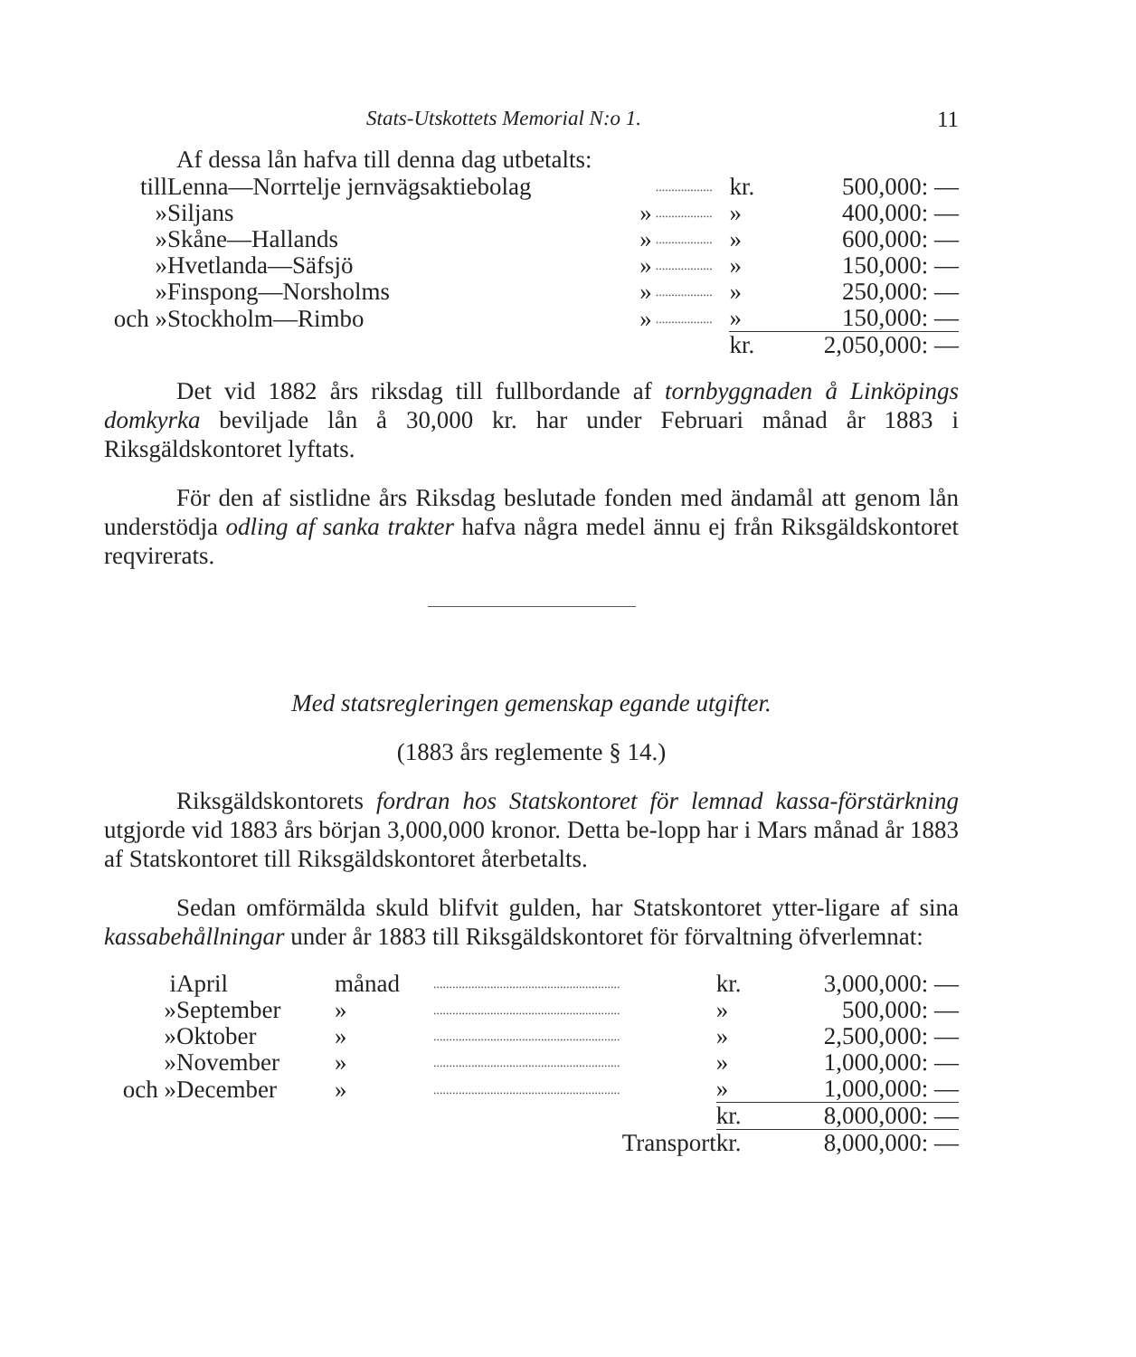Stats-Utskottets Memorial N:o 1. 11
Af dessa lån hafva till denna dag utbetalts:
| till | Lenna—Norrtelje jernvägsaktiebolag | | .................. | kr. | 500,000: — |
| » | Siljans | » | .................. | » | 400,000: — |
| » | Skåne—Hallands | » | .................. | » | 600,000: — |
| » | Hvetlanda—Säfsjö | » | .................. | » | 150,000: — |
| » | Finspong—Norsholms | » | .................. | » | 250,000: — |
| och » | Stockholm—Rimbo | » | .................. | » | 150,000: — |
| | | | | kr. | 2,050,000: — |
Det vid 1882 års riksdag till fullbordande af tornbyggnaden å Linköpings domkyrka beviljade lån å 30,000 kr. har under Februari månad år 1883 i Riksgäldskontoret lyftats.
För den af sistlidne års Riksdag beslutade fonden med ändamål att genom lån understödja odling af sanka trakter hafva några medel ännu ej från Riksgäldskontoret reqvirerats.
Med statsregleringen gemenskap egande utgifter.
(1883 års reglemente § 14.)
Riksgäldskontorets fordran hos Statskontoret för lemnad kassa-förstärkning utgjorde vid 1883 års början 3,000,000 kronor. Detta be-lopp har i Mars månad år 1883 af Statskontoret till Riksgäldskontoret återbetalts.
Sedan omförmälda skuld blifvit gulden, har Statskontoret ytter-ligare af sina kassabehållningar under år 1883 till Riksgäldskontoret för förvaltning öfverlemnat:
| i | April | månad | ........................................................... | kr. | 3,000,000: — |
| » | September | » | ........................................................... | » | 500,000: — |
| » | Oktober | » | ........................................................... | » | 2,500,000: — |
| » | November | » | ........................................................... | » | 1,000,000: — |
| och » | December | » | ........................................................... | » | 1,000,000: — |
| | | | | kr. | 8,000,000: — |
| | | | Transport | kr. | 8,000,000: — |